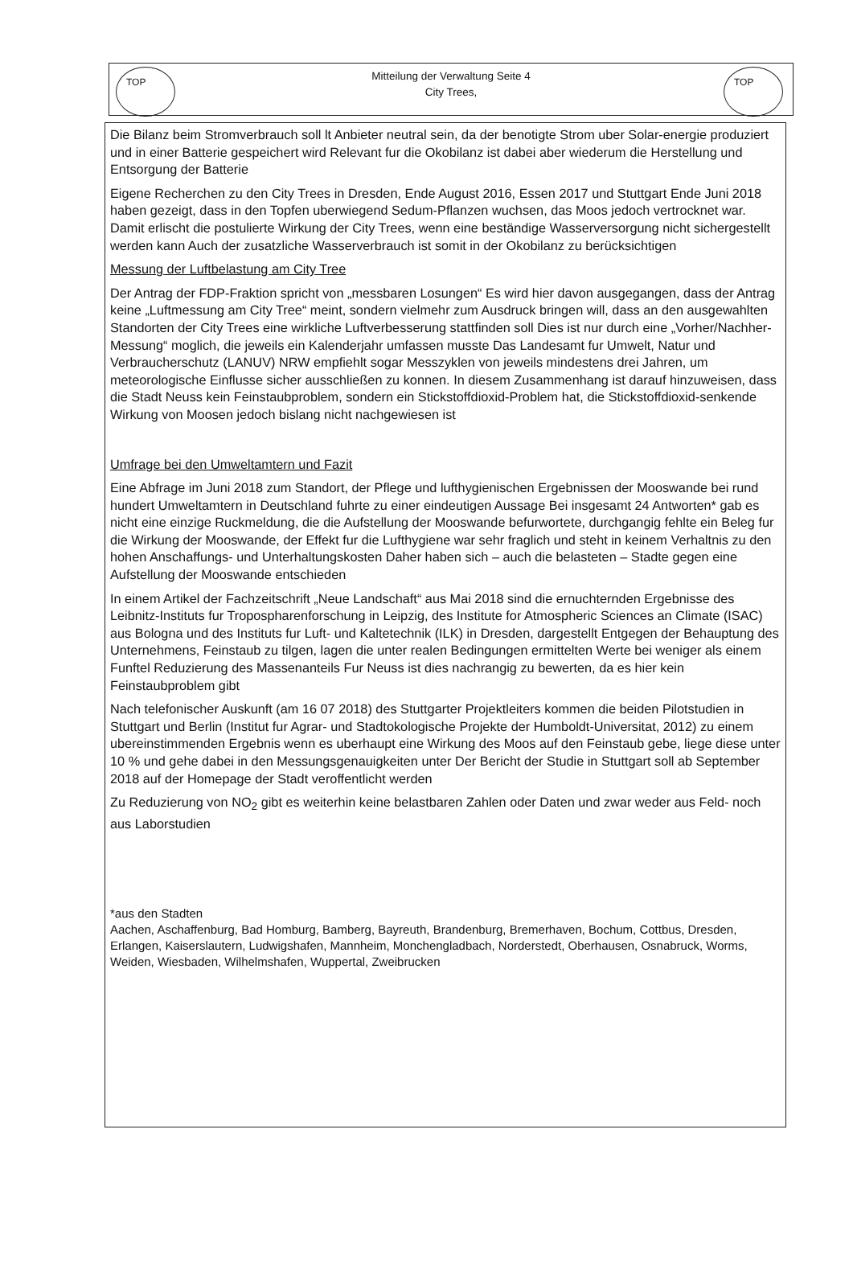TOP
Mitteilung der Verwaltung Seite 4
City Trees,
TOP
Die Bilanz beim Stromverbrauch soll lt Anbieter neutral sein, da der benotigte Strom uber Solar-energie produziert und in einer Batterie gespeichert wird Relevant fur die Okobilanz ist dabei aber wiederum die Herstellung und Entsorgung der Batterie
Eigene Recherchen zu den City Trees in Dresden, Ende August 2016, Essen 2017 und Stuttgart Ende Juni 2018 haben gezeigt, dass in den Topfen uberwiegend Sedum-Pflanzen wuchsen, das Moos jedoch vertrocknet war. Damit erlischt die postulierte Wirkung der City Trees, wenn eine beständige Wasserversorgung nicht sichergestellt werden kann Auch der zusatzliche Wasserverbrauch ist somit in der Okobilanz zu berücksichtigen
Messung der Luftbelastung am City Tree
Der Antrag der FDP-Fraktion spricht von „messbaren Losungen“ Es wird hier davon ausgegangen, dass der Antrag keine „Luftmessung am City Tree“ meint, sondern vielmehr zum Ausdruck bringen will, dass an den ausgewahlten Standorten der City Trees eine wirkliche Luftverbesserung stattfinden soll Dies ist nur durch eine „Vorher/Nachher-Messung“ moglich, die jeweils ein Kalenderjahr umfassen musste Das Landesamt fur Umwelt, Natur und Verbraucherschutz (LANUV) NRW empfiehlt sogar Messzyklen von jeweils mindestens drei Jahren, um meteorologische Einflusse sicher ausschließen zu konnen. In diesem Zusammenhang ist darauf hinzuweisen, dass die Stadt Neuss kein Feinstaubproblem, sondern ein Stickstoffdioxid-Problem hat, die Stickstoffdioxid-senkende Wirkung von Moosen jedoch bislang nicht nachgewiesen ist
Umfrage bei den Umweltamtern und Fazit
Eine Abfrage im Juni 2018 zum Standort, der Pflege und lufthygienischen Ergebnissen der Mooswande bei rund hundert Umweltamtern in Deutschland fuhrte zu einer eindeutigen Aussage Bei insgesamt 24 Antworten* gab es nicht eine einzige Ruckmeldung, die die Aufstellung der Mooswande befurwortete, durchgangig fehlte ein Beleg fur die Wirkung der Mooswande, der Effekt fur die Lufthygiene war sehr fraglich und steht in keinem Verhaltnis zu den hohen Anschaffungs- und Unterhaltungskosten Daher haben sich – auch die belasteten – Stadte gegen eine Aufstellung der Mooswande entschieden
In einem Artikel der Fachzeitschrift „Neue Landschaft“ aus Mai 2018 sind die ernuchternden Ergebnisse des Leibnitz-Instituts fur Tropospharenforschung in Leipzig, des Institute for Atmospheric Sciences an Climate (ISAC) aus Bologna und des Instituts fur Luft- und Kaltetechnik (ILK) in Dresden, dargestellt Entgegen der Behauptung des Unternehmens, Feinstaub zu tilgen, lagen die unter realen Bedingungen ermittelten Werte bei weniger als einem Funftel Reduzierung des Massenanteils Fur Neuss ist dies nachrangig zu bewerten, da es hier kein Feinstaubproblem gibt
Nach telefonischer Auskunft (am 16 07 2018) des Stuttgarter Projektleiters kommen die beiden Pilotstudien in Stuttgart und Berlin (Institut fur Agrar- und Stadtokologische Projekte der Humboldt-Universitat, 2012) zu einem ubereinstimmenden Ergebnis wenn es uberhaupt eine Wirkung des Moos auf den Feinstaub gebe, liege diese unter 10 % und gehe dabei in den Messungsgenauigkeiten unter Der Bericht der Studie in Stuttgart soll ab September 2018 auf der Homepage der Stadt veroffentlicht werden
Zu Reduzierung von NO<sub>2</sub> gibt es weiterhin keine belastbaren Zahlen oder Daten und zwar weder aus Feld- noch aus Laborstudien
*aus den Stadten
Aachen, Aschaffenburg, Bad Homburg, Bamberg, Bayreuth, Brandenburg, Bremerhaven, Bochum, Cottbus, Dresden, Erlangen, Kaiserslautern, Ludwigshafen, Mannheim, Monchengladbach, Norderstedt, Oberhausen, Osnabruck, Worms, Weiden, Wiesbaden, Wilhelmshafen, Wuppertal, Zweibrucken